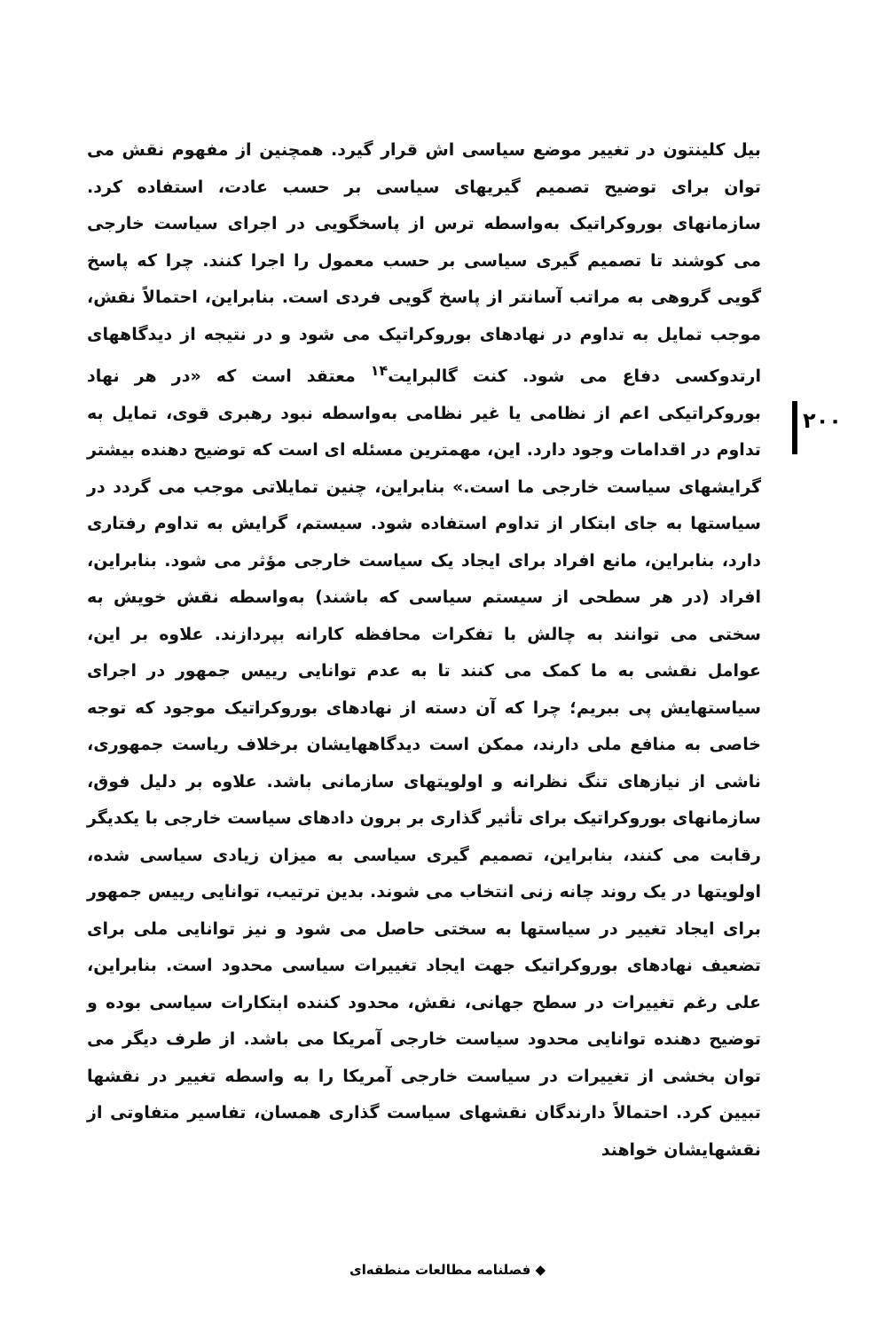بیل کلینتون در تغییر موضع سیاسی اش قرار گیرد. همچنین از مفهوم نقش می توان برای توضیح تصمیم گیریهای سیاسی بر حسب عادت، استفاده کرد. سازمانهای بوروکراتیک به‌واسطه ترس از پاسخگویی در اجرای سیاست خارجی می کوشند تا تصمیم گیری سیاسی بر حسب معمول را اجرا کنند. چرا که پاسخ گویی گروهی به مراتب آسانتر از پاسخ گویی فردی است. بنابراین، احتمالاً نقش، موجب تمایل به تداوم در نهادهای بوروکراتیک می شود و در نتیجه از دیدگاههای ارتدوکسی دفاع می شود. کنت گالبرایت<sup>۱۴</sup> معتقد است که «در هر نهاد بوروکراتیکی اعم از نظامی یا غیر نظامی به‌واسطه نبود رهبری قوی، تمایل به تداوم در اقدامات وجود دارد. این، مهمترین مسئله ای است که توضیح دهنده بیشتر گرایشهای سیاست خارجی ما است.» بنابراین، چنین تمایلاتی موجب می گردد در سیاستها به جای ابتکار از تداوم استفاده شود. سیستم، گرایش به تداوم رفتاری دارد، بنابراین، مانع افراد برای ایجاد یک سیاست خارجی مؤثر می شود. بنابراین، افراد (در هر سطحی از سیستم سیاسی که باشند) به‌واسطه نقش خویش به سختی می توانند به چالش با تفکرات محافظه کارانه بپردازند. علاوه بر این، عوامل نقشی به ما کمک می کنند تا به عدم توانایی رییس جمهور در اجرای سیاستهایش پی ببریم؛ چرا که آن دسته از نهادهای بوروکراتیک موجود که توجه خاصی به منافع ملی دارند، ممکن است دیدگاههایشان برخلاف ریاست جمهوری، ناشی از نیازهای تنگ نظرانه و اولویتهای سازمانی باشد. علاوه بر دلیل فوق، سازمانهای بوروکراتیک برای تأثیر گذاری بر برون دادهای سیاست خارجی با یکدیگر رقابت می کنند، بنابراین، تصمیم گیری سیاسی به میزان زیادی سیاسی شده، اولویتها در یک روند چانه زنی انتخاب می شوند. بدین ترتیب، توانایی رییس جمهور برای ایجاد تغییر در سیاستها به سختی حاصل می شود و نیز توانایی ملی برای تضعیف نهادهای بوروکراتیک جهت ایجاد تغییرات سیاسی محدود است. بنابراین، علی رغم تغییرات در سطح جهانی، نقش، محدود کننده ابتکارات سیاسی بوده و توضیح دهنده توانایی محدود سیاست خارجی آمریکا می باشد. از طرف دیگر می توان بخشی از تغییرات در سیاست خارجی آمریکا را به واسطه تغییر در نقشها تبیین کرد. احتمالاً دارندگان نقشهای سیاست گذاری همسان، تفاسیر متفاوتی از نقشهایشان خواهند
۲۰۰
◆ فصلنامه مطالعات منطقه‌ای